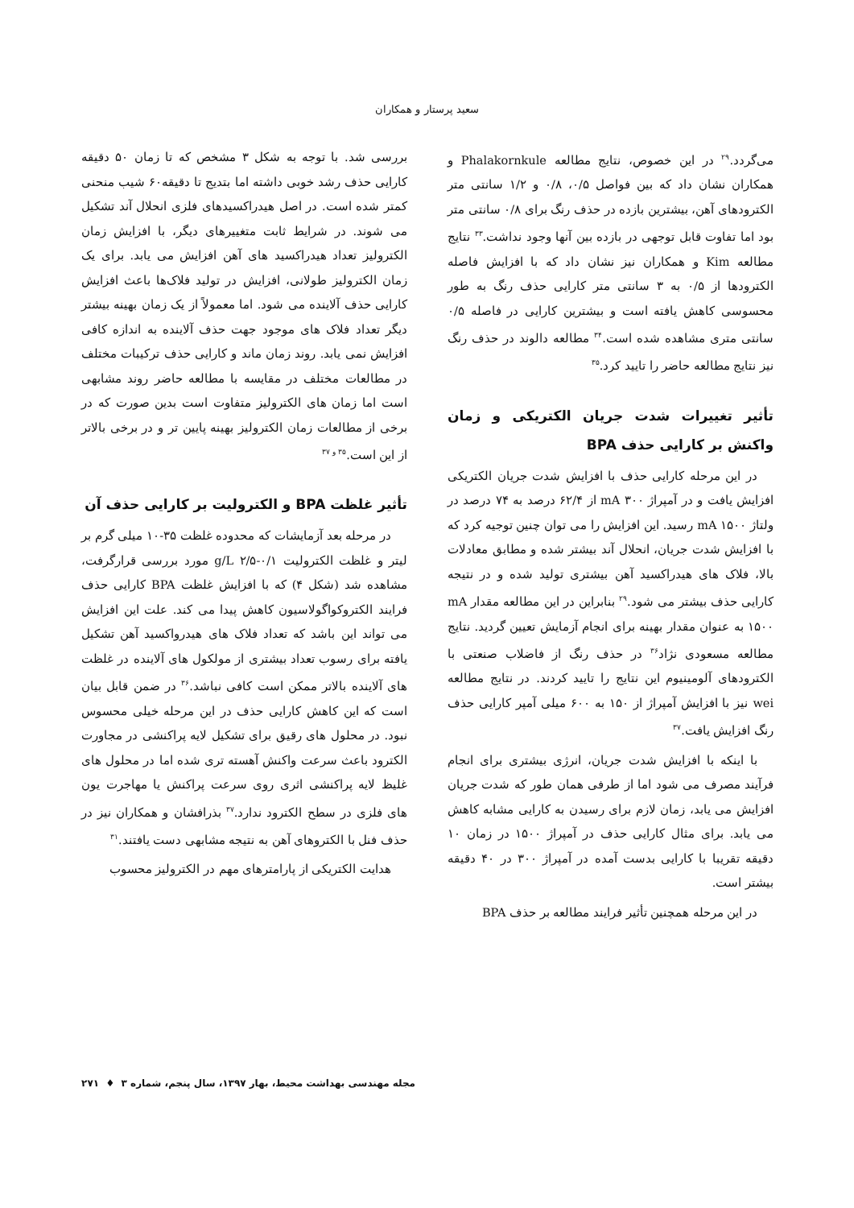سعید پرستار و همکاران
می‌گردد.<sup>۲۹</sup> در این خصوص، نتایج مطالعه Phalakornkule و همکاران نشان داد که بین فواصل ۰/۵، ۰/۸ و ۱/۲ سانتی متر الکترودهای آهن، بیشترین بازده در حذف رنگ برای ۰/۸ سانتی متر بود اما تفاوت قابل توجهی در بازده بین آنها وجود نداشت.<sup>۳۳</sup> نتایج مطالعه Kim و همکاران نیز نشان داد که با افزایش فاصله الکترودها از ۰/۵ به ۳ سانتی متر کارایی حذف رنگ به طور محسوسی کاهش یافته است و بیشترین کارایی در فاصله ۰/۵ سانتی متری مشاهده شده است.<sup>۳۴</sup> مطالعه دالوند در حذف رنگ نیز نتایج مطالعه حاضر را تایید کرد.<sup>۳۵</sup>
تأثیر تغییرات شدت جریان الکتریکی و زمان واکنش بر کارایی حذف BPA
در این مرحله کارایی حذف با افزایش شدت جریان الکتریکی افزایش یافت و در آمپراژ mA ۳۰۰ از ۶۲/۴ درصد به ۷۴ درصد در ولتاژ mA ۱۵۰۰ رسید. این افزایش را می توان چنین توجیه کرد که با افزایش شدت جریان، انحلال آند بیشتر شده و مطابق معادلات بالا، فلاک های هیدراکسید آهن بیشتری تولید شده و در نتیجه کارایی حذف بیشتر می شود.<sup>۲۹</sup> بنابراین در این مطالعه مقدار mA ۱۵۰۰ به عنوان مقدار بهینه برای انجام آزمایش تعیین گردید. نتایج مطالعه مسعودی نژاد<sup>۳۶</sup> در حذف رنگ از فاضلاب صنعتی با الکترودهای آلومینیوم این نتایج را تایید کردند. در نتایج مطالعه wei نیز با افزایش آمپراژ از ۱۵۰ به ۶۰۰ میلی آمپر کارایی حذف رنگ افزایش یافت.<sup>۳۷</sup>
با اینکه با افزایش شدت جریان، انرژی بیشتری برای انجام فرآیند مصرف می شود اما از طرفی همان طور که شدت جریان افزایش می یابد، زمان لازم برای رسیدن به کارایی مشابه کاهش می یابد. برای مثال کارایی حذف در آمپراژ ۱۵۰۰ در زمان ۱۰ دقیقه تقریبا با کارایی بدست آمده در آمپراژ ۳۰۰ در ۴۰ دقیقه بیشتر است.
در این مرحله همچنین تأثیر فرایند مطالعه بر حذف BPA
بررسی شد. با توجه به شکل ۳ مشخص که تا زمان ۵۰ دقیقه کارایی حذف رشد خوبی داشته اما بتدیج تا دقیقه۶۰ شیب منحنی کمتر شده است. در اصل هیدراکسیدهای فلزی انحلال آند تشکیل می شوند. در شرایط ثابت متغییرهای دیگر، با افزایش زمان الکترولیز تعداد هیدراکسید های آهن افزایش می یابد. برای یک زمان الکترولیز طولانی، افزایش در تولید فلاک‌ها باعث افزایش کارایی حذف آلاینده می شود. اما معمولاً از یک زمان بهینه بیشتر دیگر تعداد فلاک های موجود جهت حذف آلاینده به اندازه کافی افزایش نمی یابد. روند زمان ماند و کارایی حذف ترکیبات مختلف در مطالعات مختلف در مقایسه با مطالعه حاضر روند مشابهی است اما زمان های الکترولیز متفاوت است بدین صورت که در برخی از مطالعات زمان الکترولیز بهینه پایین تر و در برخی بالاتر از این است.<sup>۳۵ و ۳۷</sup>
تأثیر غلظت BPA و الکترولیت بر کارایی حذف آن
در مرحله بعد آزمایشات که محدوده غلظت ۳۵-۱۰ میلی گرم بر لیتر و غلظت الکترولیت g/L ۲/۵-۰/۱ مورد بررسی قرارگرفت، مشاهده شد (شکل ۴) که با افزایش غلظت BPA کارایی حذف فرایند الکتروکواگولاسیون کاهش پیدا می کند. علت این افزایش می تواند این باشد که تعداد فلاک های هیدرواکسید آهن تشکیل یافته برای رسوب تعداد بیشتری از مولکول های آلاینده در غلظت های آلاینده بالاتر ممکن است کافی نباشد.<sup>۳۶</sup> در ضمن قابل بیان است که این کاهش کارایی حذف در این مرحله خیلی محسوس نبود. در محلول های رقیق برای تشکیل لایه پراکنشی در مجاورت الکترود باعث سرعت واکنش آهسته تری شده اما در محلول های غلیظ لایه پراکنشی اثری روی سرعت پراکنش یا مهاجرت یون های فلزی در سطح الکترود ندارد.<sup>۳۷</sup> بذرافشان و همکاران نیز در حذف فنل با الکتروهای آهن به نتیجه مشابهی دست یافتند.<sup>۳۱</sup>
هدایت الکتریکی از پارامترهای مهم در الکترولیز محسوب
مجله مهندسی بهداشت محیط، بهار ۱۳۹۷، سال پنجم، شماره ۳ ♦ ۲۷۱